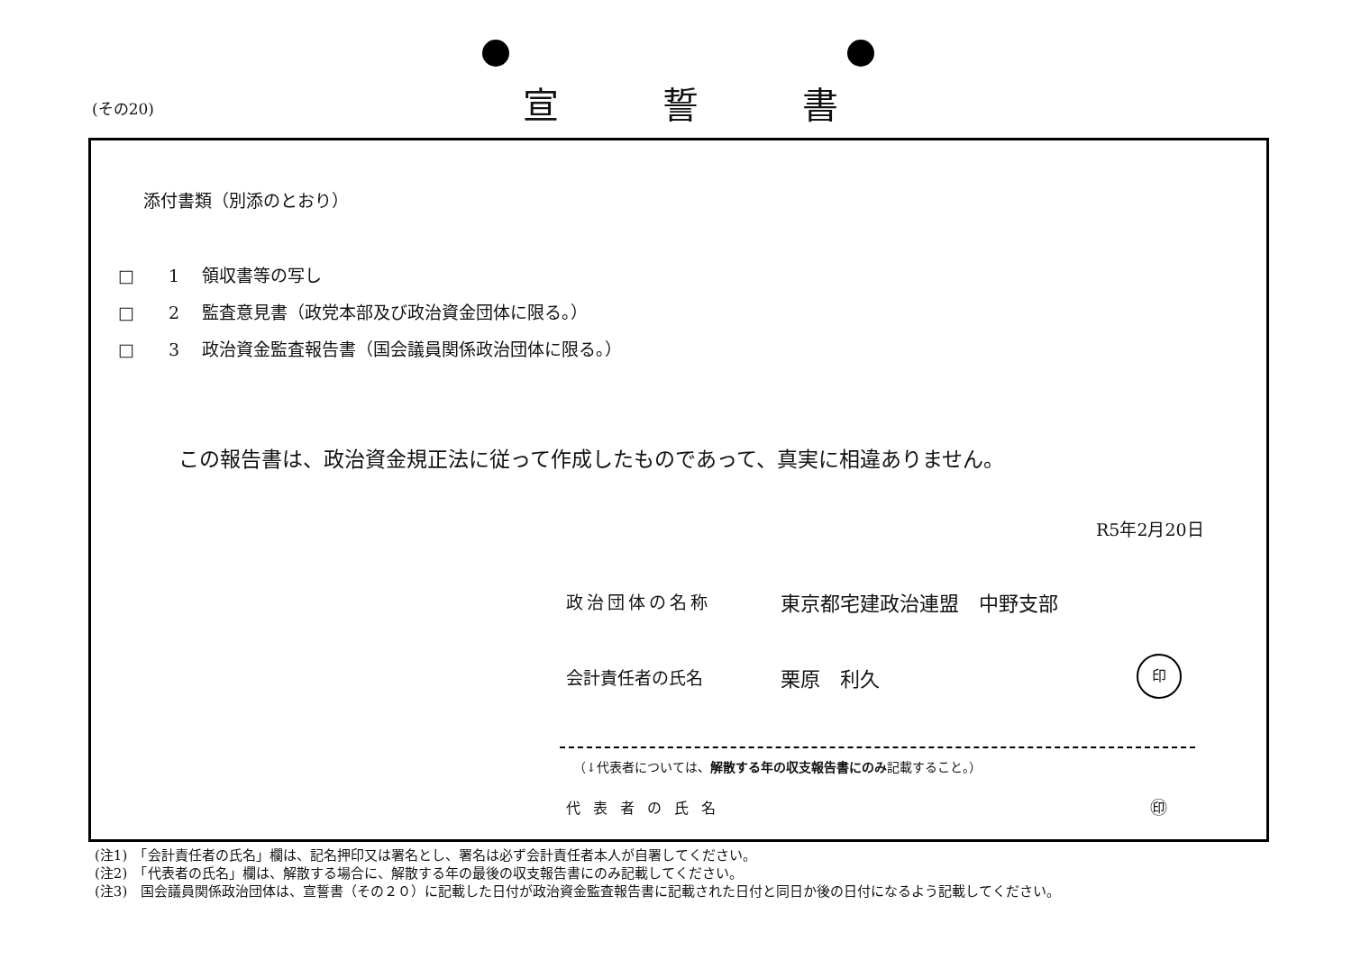(その20) 宣誓書
添付書類（別添のとおり）
□　　1　 領収書等の写し
□　　2　 監査意見書（政党本部及び政治資金団体に限る。）
□　　3　 政治資金監査報告書（国会議員関係政治団体に限る。）
この報告書は、政治資金規正法に従って作成したものであって、真実に相違ありません。
R5年2月20日
政治団体の名称 東京都宅建政治連盟　中野支部
会計責任者の氏名 栗原　利久
印
（↓代表者については、解散する年の収支報告書にのみ記載すること。）
代表者の氏名 ㊞
(注1)　「会計責任者の氏名」欄は、記名押印又は署名とし、署名は必ず会計責任者本人が自署してください。
(注2)　「代表者の氏名」欄は、解散する場合に、解散する年の最後の収支報告書にのみ記載してください。
(注3)　国会議員関係政治団体は、宣誓書（その２０）に記載した日付が政治資金監査報告書に記載された日付と同日か後の日付になるよう記載してください。